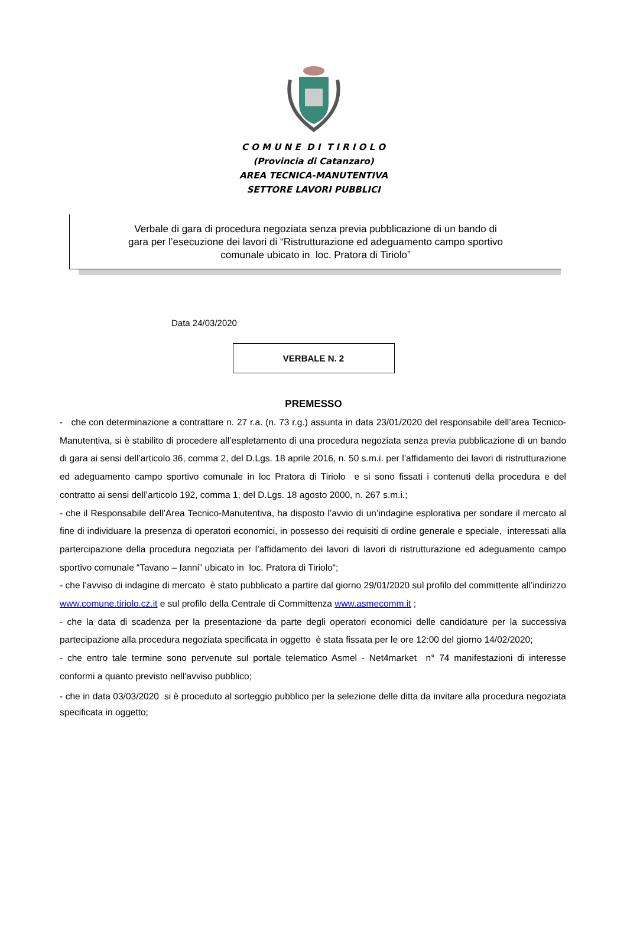C O M U N E D I T I R I O L O
(Provincia di Catanzaro)
AREA TECNICA-MANUTENTIVA
SETTORE LAVORI PUBBLICI
Verbale di gara di procedura negoziata senza previa pubblicazione di un bando di
gara per l’esecuzione dei lavori di “Ristrutturazione ed adeguamento campo sportivo
comunale ubicato in loc. Pratora di Tiriolo”
Data 24/03/2020
VERBALE N. 2
PREMESSO
- che con determinazione a contrattare n. 27 r.a. (n. 73 r.g.) assunta in data 23/01/2020 del responsabile dell’area Tecnico-Manutentiva, si è stabilito di procedere all’espletamento di una procedura negoziata senza previa pubblicazione di un bando di gara ai sensi dell’articolo 36, comma 2, del D.Lgs. 18 aprile 2016, n. 50 s.m.i. per l’affidamento dei lavori di ristrutturazione ed adeguamento campo sportivo comunale in loc Pratora di Tiriolo e si sono fissati i contenuti della procedura e del contratto ai sensi dell’articolo 192, comma 1, del D.Lgs. 18 agosto 2000, n. 267 s.m.i.;
- che il Responsabile dell’Area Tecnico-Manutentiva, ha disposto l’avvio di un’indagine esplorativa per sondare il mercato al fine di individuare la presenza di operatori economici, in possesso dei requisiti di ordine generale e speciale, interessati alla partercipazione della procedura negoziata per l’affidamento dei lavori di lavori di ristrutturazione ed adeguamento campo sportivo comunale “Tavano – Ianni” ubicato in loc. Pratora di Tiriolo“;
- che l’avviso di indagine di mercato è stato pubblicato a partire dal giorno 29/01/2020 sul profilo del committente all’indirizzo www.comune.tiriolo.cz.it e sul profilo della Centrale di Committenza www.asmecomm.it ;
- che la data di scadenza per la presentazione da parte degli operatori economici delle candidature per la successiva partecipazione alla procedura negoziata specificata in oggetto è stata fissata per le ore 12:00 del giorno 14/02/2020;
- che entro tale termine sono pervenute sul portale telematico Asmel - Net4market n° 74 manifestazioni di interesse conformi a quanto previsto nell’avviso pubblico;
- che in data 03/03/2020 si è proceduto al sorteggio pubblico per la selezione delle ditta da invitare alla procedura negoziata specificata in oggetto;